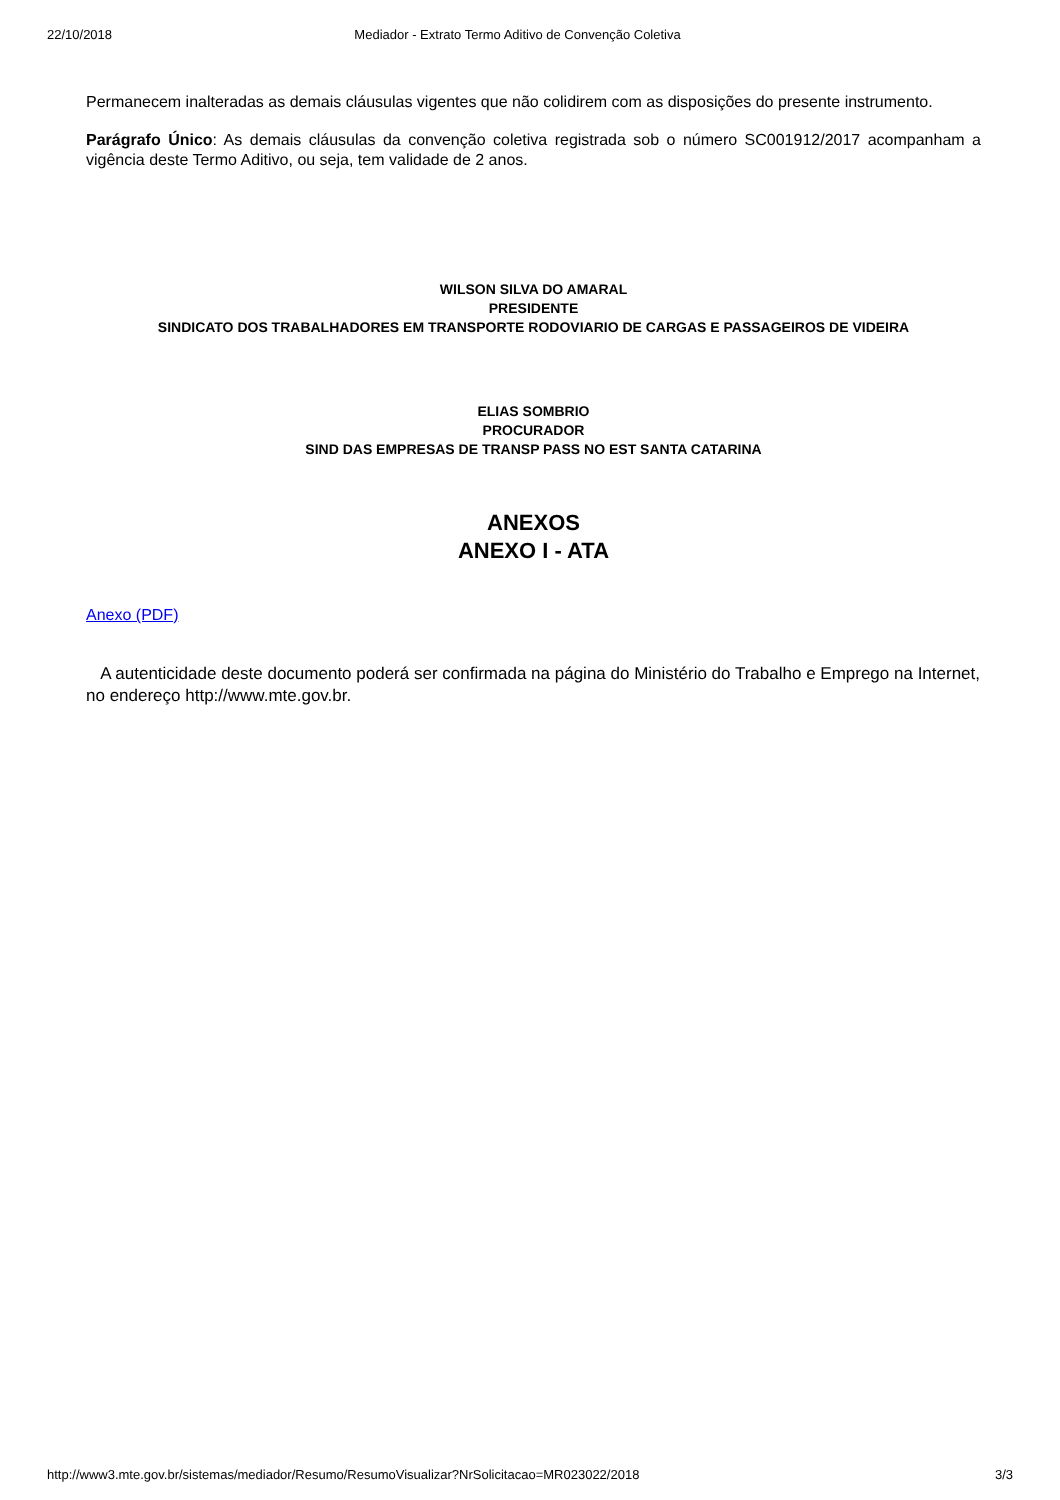22/10/2018 Mediador - Extrato Termo Aditivo de Convenção Coletiva
Permanecem inalteradas as demais cláusulas vigentes que não colidirem com as disposições do presente instrumento.
Parágrafo Único: As demais cláusulas da convenção coletiva registrada sob o número SC001912/2017 acompanham a vigência deste Termo Aditivo, ou seja, tem validade de 2 anos.
WILSON SILVA DO AMARAL
PRESIDENTE
SINDICATO DOS TRABALHADORES EM TRANSPORTE RODOVIARIO DE CARGAS E PASSAGEIROS DE VIDEIRA
ELIAS SOMBRIO
PROCURADOR
SIND DAS EMPRESAS DE TRANSP PASS NO EST SANTA CATARINA
ANEXOS
ANEXO I - ATA
Anexo (PDF)
A autenticidade deste documento poderá ser confirmada na página do Ministério do Trabalho e Emprego na Internet, no endereço http://www.mte.gov.br.
http://www3.mte.gov.br/sistemas/mediador/Resumo/ResumoVisualizar?NrSolicitacao=MR023022/2018 3/3